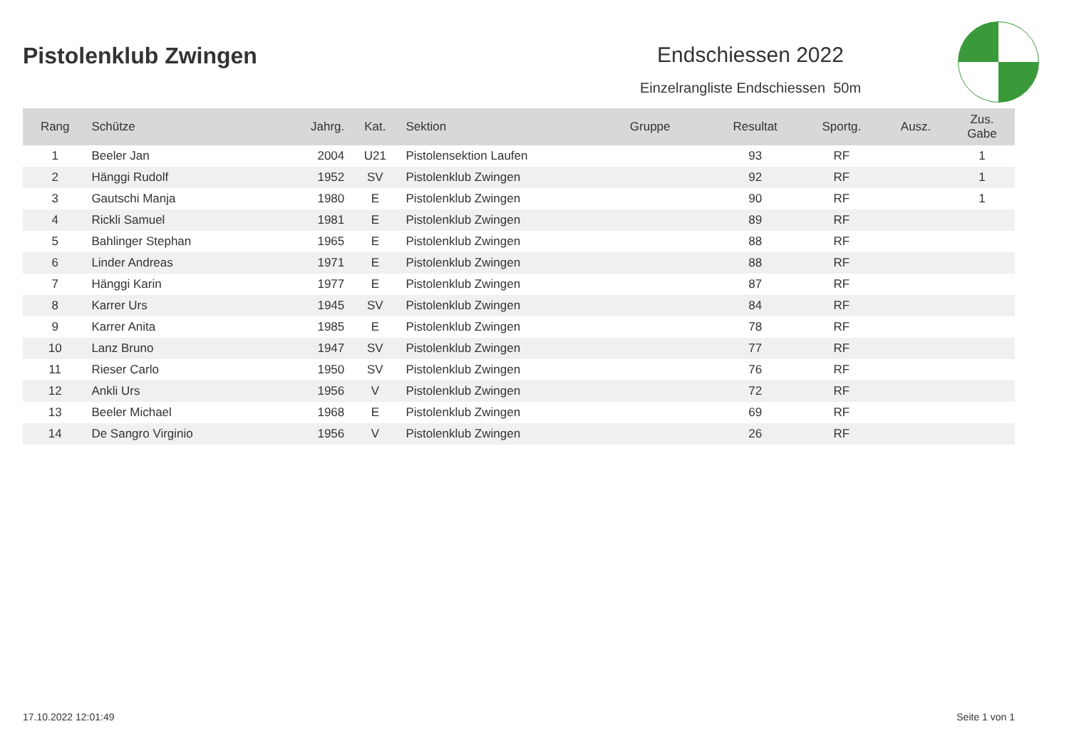Pistolenklub Zwingen Endschiessen 2022
Einzelrangliste Endschiessen 50m
| Rang | Schütze | Jahrg. | Kat. | Sektion | Gruppe | Resultat | Sportg. | Ausz. | Zus. Gabe |
| --- | --- | --- | --- | --- | --- | --- | --- | --- | --- |
| 1 | Beeler Jan | 2004 | U21 | Pistolensektion Laufen | | 93 | RF | | 1 |
| 2 | Hänggi Rudolf | 1952 | SV | Pistolenklub Zwingen | | 92 | RF | | 1 |
| 3 | Gautschi Manja | 1980 | E | Pistolenklub Zwingen | | 90 | RF | | 1 |
| 4 | Rickli Samuel | 1981 | E | Pistolenklub Zwingen | | 89 | RF | | |
| 5 | Bahlinger Stephan | 1965 | E | Pistolenklub Zwingen | | 88 | RF | | |
| 6 | Linder Andreas | 1971 | E | Pistolenklub Zwingen | | 88 | RF | | |
| 7 | Hänggi Karin | 1977 | E | Pistolenklub Zwingen | | 87 | RF | | |
| 8 | Karrer Urs | 1945 | SV | Pistolenklub Zwingen | | 84 | RF | | |
| 9 | Karrer Anita | 1985 | E | Pistolenklub Zwingen | | 78 | RF | | |
| 10 | Lanz Bruno | 1947 | SV | Pistolenklub Zwingen | | 77 | RF | | |
| 11 | Rieser Carlo | 1950 | SV | Pistolenklub Zwingen | | 76 | RF | | |
| 12 | Ankli Urs | 1956 | V | Pistolenklub Zwingen | | 72 | RF | | |
| 13 | Beeler Michael | 1968 | E | Pistolenklub Zwingen | | 69 | RF | | |
| 14 | De Sangro Virginio | 1956 | V | Pistolenklub Zwingen | | 26 | RF | | |
17.10.2022 12:01:49 Seite 1 von 1